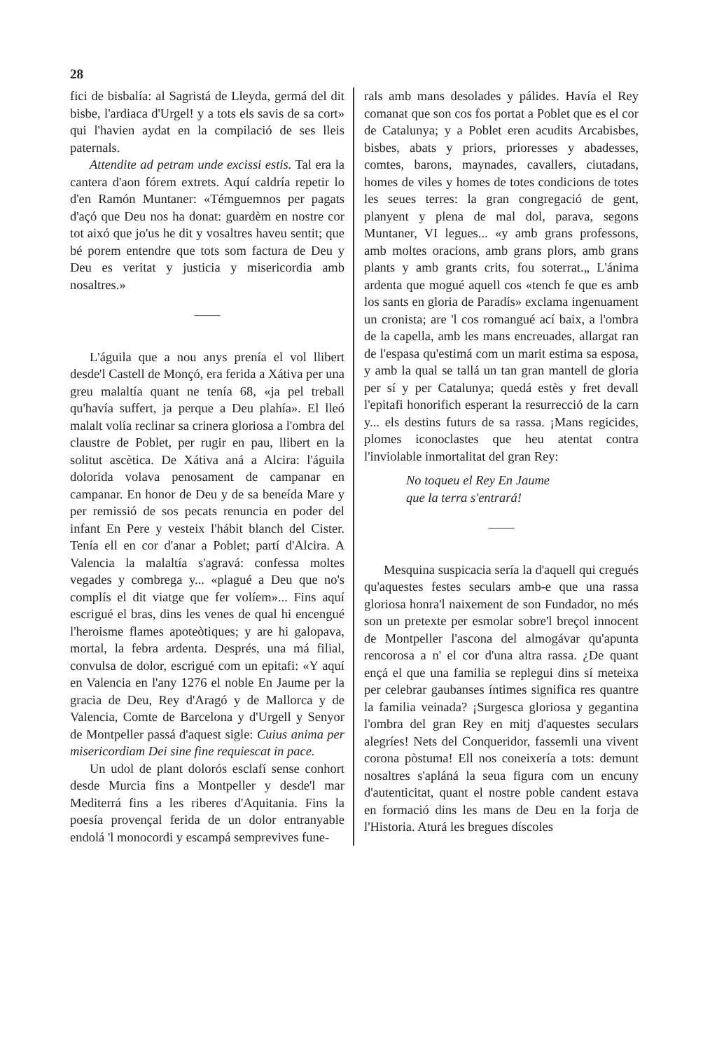28
fici de bisbalía: al Sagristá de Lleyda, germá del dit bisbe, l'ardiaca d'Urgel! y a tots els savis de sa cort» qui l'havien aydat en la compilació de ses lleis paternals.
Attendite ad petram unde excissi estis. Tal era la cantera d'aon fórem extrets. Aquí caldría repetir lo d'en Ramón Muntaner: «Témguemnos per pagats d'açó que Deu nos ha donat: guardèm en nostre cor tot aixó que jo'us he dit y vosaltres haveu sentit; que bé porem entendre que tots som factura de Deu y Deu es veritat y justicia y misericordia amb nosaltres.»
——
L'águila que a nou anys prenía el vol llibert desde'l Castell de Monçó, era ferida a Xátiva per una greu malaltía quant ne tenía 68, «ja pel treball qu'havía suffert, ja perque a Deu plahía». El lleó malalt volía reclinar sa crinera gloriosa a l'ombra del claustre de Poblet, per rugir en pau, llibert en la solitut ascètica. De Xátiva aná a Alcira: l'águila dolorida volava penosament de campanar en campanar. En honor de Deu y de sa beneída Mare y per remissió de sos pecats renuncia en poder del infant En Pere y vesteix l'hábit blanch del Cister. Tenía ell en cor d'anar a Poblet; partí d'Alcira. A Valencia la malaltía s'agravá: confessa moltes vegades y combrega y... «plagué a Deu que no's complís el dit viatge que fer volíem»... Fins aquí escrigué el bras, dins les venes de qual hi encengué l'heroisme flames apoteòtiques; y are hi galopava, mortal, la febra ardenta. Després, una má filial, convulsa de dolor, escrigué com un epitafi: «Y aquí en Valencia en l'any 1276 el noble En Jaume per la gracia de Deu, Rey d'Aragó y de Mallorca y de Valencia, Comte de Barcelona y d'Urgell y Senyor de Montpeller passá d'aquest sigle: Cuius anima per misericordiam Dei sine fine requiescat in pace.
Un udol de plant dolorós esclafí sense conhort desde Murcia fins a Montpeller y desde'l mar Mediterrá fins a les riberes d'Aquitania. Fins la poesía provençal ferida de un dolor entranyable endolá 'l monocordi y escampá semprevives fune-
rals amb mans desolades y pálides. Havía el Rey comanat que son cos fos portat a Poblet que es el cor de Catalunya; y a Poblet eren acudits Arcabisbes, bisbes, abats y priors, prioresses y abadesses, comtes, barons, maynades, cavallers, ciutadans, homes de viles y homes de totes condicions de totes les seues terres: la gran congregació de gent, planyent y plena de mal dol, parava, segons Muntaner, VI legues... «y amb grans professons, amb moltes oracions, amb grans plors, amb grans plants y amb grants crits, fou soterrat.„ L'ánima ardenta que mogué aquell cos «tench fe que es amb los sants en gloria de Paradís» exclama ingenuament un cronista; are 'l cos romangué ací baix, a l'ombra de la capella, amb les mans encreuades, allargat ran de l'espasa qu'estimá com un marit estima sa esposa, y amb la qual se tallá un tan gran mantell de gloria per sí y per Catalunya; quedá estès y fret devall l'epitafi honorifich esperant la resurrecció de la carn y... els destins futurs de sa rassa. ¡Mans regicides, plomes iconoclastes que heu atentat contra l'inviolable inmortalitat del gran Rey:
No toqueu el Rey En Jaume
que la terra s'entrará!
——
Mesquina suspicacia sería la d'aquell qui cregués qu'aquestes festes seculars amb-e que una rassa gloriosa honra'l naixement de son Fundador, no més son un pretexte per esmolar sobre'l breçol innocent de Montpeller l'ascona del almogávar qu'apunta rencorosa a n' el cor d'una altra rassa. ¿De quant ençá el que una familia se replegui dins sí meteixa per celebrar gaubanses íntimes significa res quantre la familia veinada? ¡Surgesca gloriosa y gegantina l'ombra del gran Rey en mitj d'aquestes seculars alegríes! Nets del Conqueridor, fassemli una vivent corona pòstuma! Ell nos coneixería a tots: demunt nosaltres s'apláná la seua figura com un encuny d'autenticitat, quant el nostre poble candent estava en formació dins les mans de Deu en la forja de l'Historia. Aturá les bregues díscoles